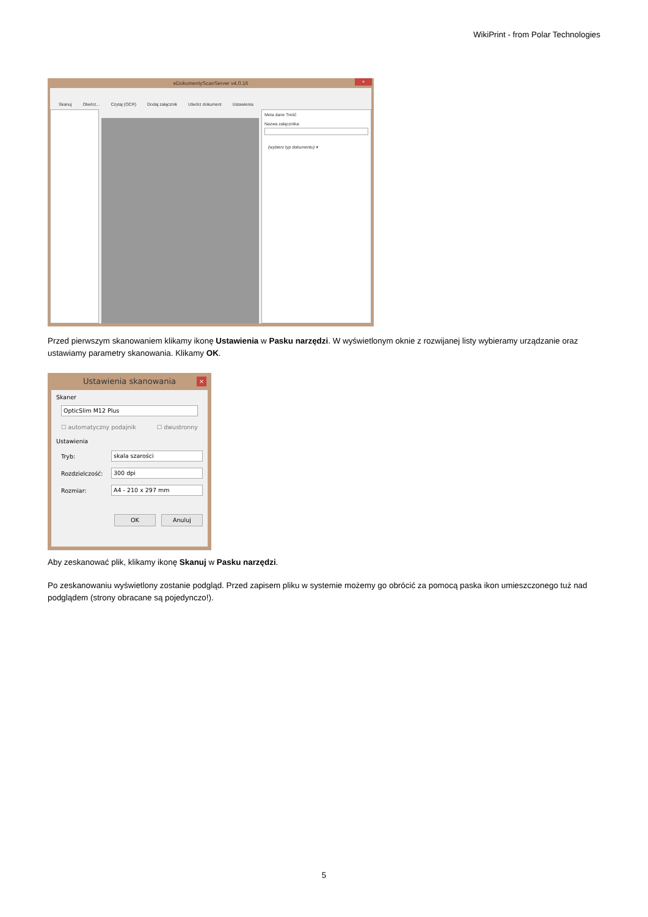WikiPrint - from Polar Technologies
eDokumentyScanServer v4.0.16
×
Skanuj Otwórz... Czytaj (OCR) Dodaj załącznik Utwórz dokument Ustawienia
Meta dane Treść
Nazwa załącznika:
(wybierz typ dokumentu) ▾
Przed pierwszym skanowaniem klikamy ikonę Ustawienia w Pasku narzędzi. W wyświetlonym oknie z rozwijanej listy wybieramy urządzanie oraz ustawiamy parametry skanowania. Klikamy OK.
Ustawienia skanowania
×
Skaner
OpticSlim M12 Plus
☐ automatyczny podajnik ☐ dwustronny
Ustawienia
Tryb: skala szarości
Rozdzielczość: 300 dpi
Rozmiar: A4 - 210 x 297 mm
OK Anuluj
Aby zeskanować plik, klikamy ikonę Skanuj w Pasku narzędzi.
Po zeskanowaniu wyświetlony zostanie podgląd. Przed zapisem pliku w systemie możemy go obrócić za pomocą paska ikon umieszczonego tuż nad podglądem (strony obracane są pojedynczo!).
5